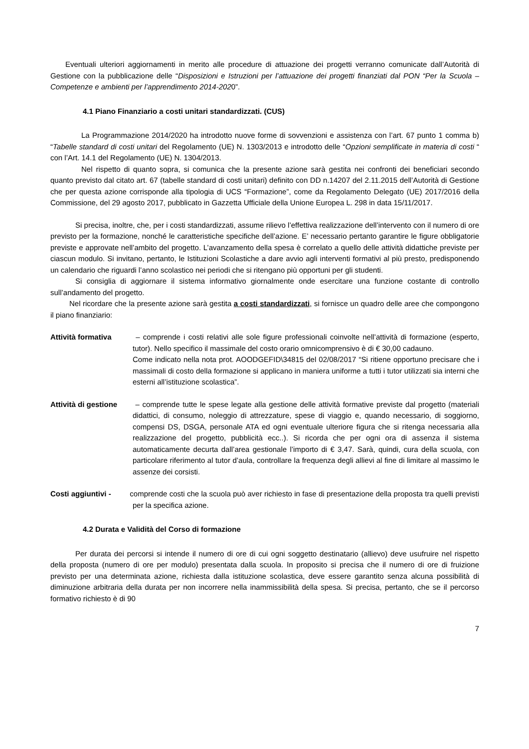Eventuali ulteriori aggiornamenti in merito alle procedure di attuazione dei progetti verranno comunicate dall’Autorità di Gestione con la pubblicazione delle “Disposizioni e Istruzioni per l’attuazione dei progetti finanziati dal PON “Per la Scuola – Competenze e ambienti per l’apprendimento 2014-2020”.
4.1 Piano Finanziario a costi unitari standardizzati. (CUS)
La Programmazione 2014/2020 ha introdotto nuove forme di sovvenzioni e assistenza con l’art. 67 punto 1 comma b) “Tabelle standard di costi unitari del Regolamento (UE) N. 1303/2013 e introdotto delle “Opzioni semplificate in materia di costi “ con l’Art. 14.1 del Regolamento (UE) N. 1304/2013.
Nel rispetto di quanto sopra, si comunica che la presente azione sarà gestita nei confronti dei beneficiari secondo quanto previsto dal citato art. 67 (tabelle standard di costi unitari) definito con DD n.14207 del 2.11.2015 dell’Autorità di Gestione che per questa azione corrisponde alla tipologia di UCS “Formazione”, come da Regolamento Delegato (UE) 2017/2016 della Commissione, del 29 agosto 2017, pubblicato in Gazzetta Ufficiale della Unione Europea L. 298 in data 15/11/2017.
Si precisa, inoltre, che, per i costi standardizzati, assume rilievo l’effettiva realizzazione dell’intervento con il numero di ore previsto per la formazione, nonché le caratteristiche specifiche dell’azione. E’ necessario pertanto garantire le figure obbligatorie previste e approvate nell’ambito del progetto. L’avanzamento della spesa è correlato a quello delle attività didattiche previste per ciascun modulo. Si invitano, pertanto, le Istituzioni Scolastiche a dare avvio agli interventi formativi al più presto, predisponendo un calendario che riguardi l’anno scolastico nei periodi che si ritengano più opportuni per gli studenti.
Si consiglia di aggiornare il sistema informativo giornalmente onde esercitare una funzione costante di controllo sull’andamento del progetto.
Nel ricordare che la presente azione sarà gestita a costi standardizzati, si fornisce un quadro delle aree che compongono il piano finanziario:
Attività formativa – comprende i costi relativi alle sole figure professionali coinvolte nell’attività di formazione (esperto, tutor). Nello specifico il massimale del costo orario omnicomprensivo è di € 30,00 cadauno.
Come indicato nella nota prot. AOODGEFID\34815 del 02/08/2017 “Si ritiene opportuno precisare che i massimali di costo della formazione si applicano in maniera uniforme a tutti i tutor utilizzati sia interni che esterni all’istituzione scolastica”.
Attività di gestione – comprende tutte le spese legate alla gestione delle attività formative previste dal progetto (materiali didattici, di consumo, noleggio di attrezzature, spese di viaggio e, quando necessario, di soggiorno, compensi DS, DSGA, personale ATA ed ogni eventuale ulteriore figura che si ritenga necessaria alla realizzazione del progetto, pubblicità ecc..). Si ricorda che per ogni ora di assenza il sistema automaticamente decurta dall’area gestionale l’importo di € 3,47. Sarà, quindi, cura della scuola, con particolare riferimento al tutor d’aula, controllare la frequenza degli allievi al fine di limitare al massimo le assenze dei corsisti.
Costi aggiuntivi - comprende costi che la scuola può aver richiesto in fase di presentazione della proposta tra quelli previsti per la specifica azione.
4.2 Durata e Validità del Corso di formazione
Per durata dei percorsi si intende il numero di ore di cui ogni soggetto destinatario (allievo) deve usufruire nel rispetto della proposta (numero di ore per modulo) presentata dalla scuola. In proposito si precisa che il numero di ore di fruizione previsto per una determinata azione, richiesta dalla istituzione scolastica, deve essere garantito senza alcuna possibilità di diminuzione arbitraria della durata per non incorrere nella inammissibilità della spesa. Si precisa, pertanto, che se il percorso formativo richiesto è di 90
7